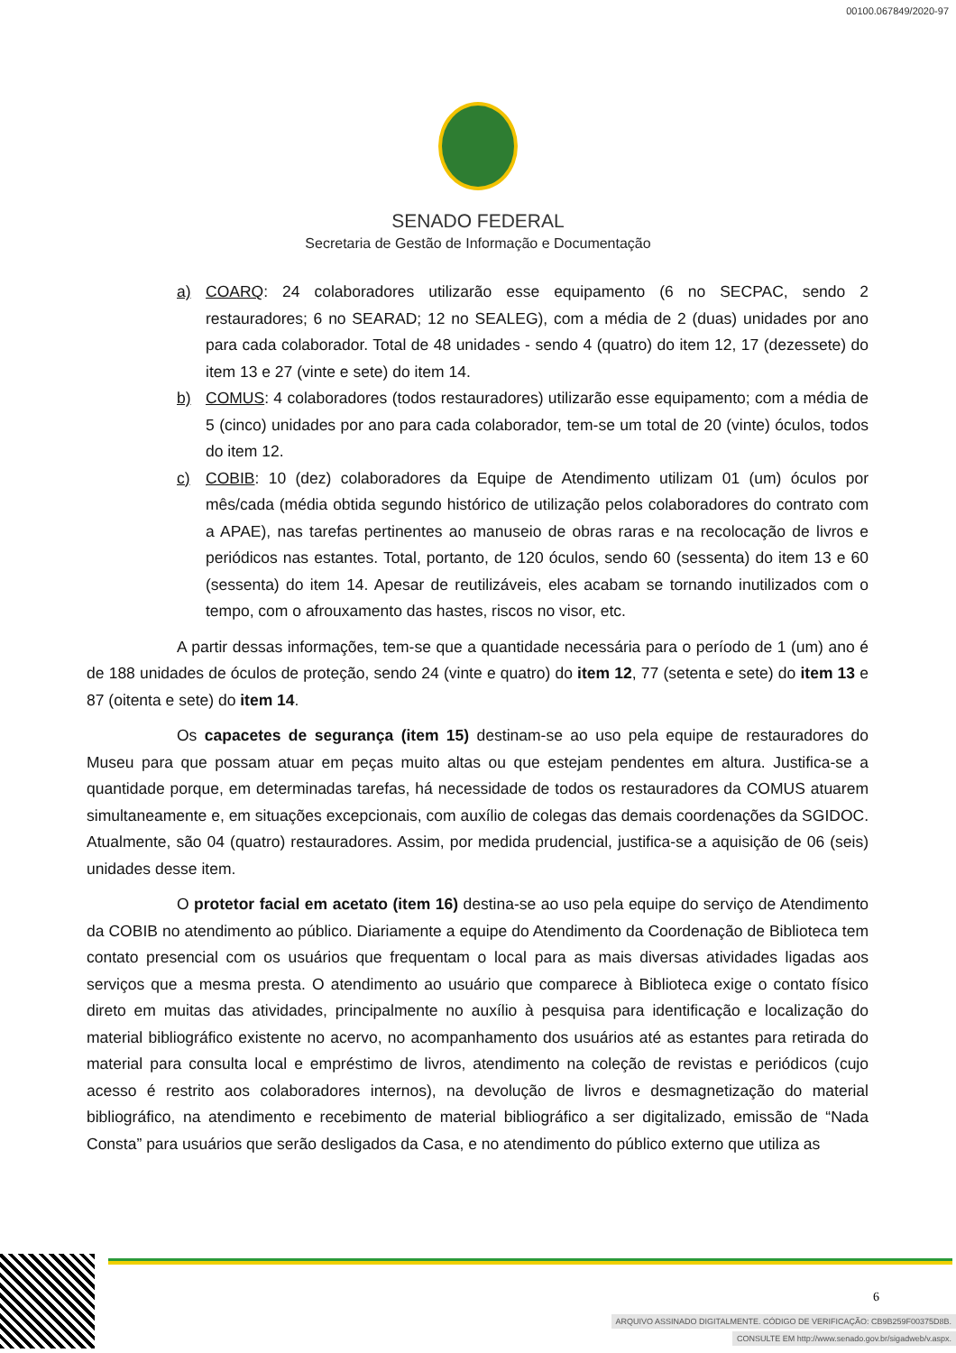00100.067849/2020-97
SENADO FEDERAL
Secretaria de Gestão de Informação e Documentação
a) COARQ: 24 colaboradores utilizarão esse equipamento (6 no SECPAC, sendo 2 restauradores; 6 no SEARAD; 12 no SEALEG), com a média de 2 (duas) unidades por ano para cada colaborador. Total de 48 unidades - sendo 4 (quatro) do item 12, 17 (dezessete) do item 13 e 27 (vinte e sete) do item 14.
b) COMUS: 4 colaboradores (todos restauradores) utilizarão esse equipamento; com a média de 5 (cinco) unidades por ano para cada colaborador, tem-se um total de 20 (vinte) óculos, todos do item 12.
c) COBIB: 10 (dez) colaboradores da Equipe de Atendimento utilizam 01 (um) óculos por mês/cada (média obtida segundo histórico de utilização pelos colaboradores do contrato com a APAE), nas tarefas pertinentes ao manuseio de obras raras e na recolocação de livros e periódicos nas estantes. Total, portanto, de 120 óculos, sendo 60 (sessenta) do item 13 e 60 (sessenta) do item 14. Apesar de reutilizáveis, eles acabam se tornando inutilizados com o tempo, com o afrouxamento das hastes, riscos no visor, etc.
A partir dessas informações, tem-se que a quantidade necessária para o período de 1 (um) ano é de 188 unidades de óculos de proteção, sendo 24 (vinte e quatro) do item 12, 77 (setenta e sete) do item 13 e 87 (oitenta e sete) do item 14.
Os capacetes de segurança (item 15) destinam-se ao uso pela equipe de restauradores do Museu para que possam atuar em peças muito altas ou que estejam pendentes em altura. Justifica-se a quantidade porque, em determinadas tarefas, há necessidade de todos os restauradores da COMUS atuarem simultaneamente e, em situações excepcionais, com auxílio de colegas das demais coordenações da SGIDOC. Atualmente, são 04 (quatro) restauradores. Assim, por medida prudencial, justifica-se a aquisição de 06 (seis) unidades desse item.
O protetor facial em acetato (item 16) destina-se ao uso pela equipe do serviço de Atendimento da COBIB no atendimento ao público. Diariamente a equipe do Atendimento da Coordenação de Biblioteca tem contato presencial com os usuários que frequentam o local para as mais diversas atividades ligadas aos serviços que a mesma presta. O atendimento ao usuário que comparece à Biblioteca exige o contato físico direto em muitas das atividades, principalmente no auxílio à pesquisa para identificação e localização do material bibliográfico existente no acervo, no acompanhamento dos usuários até as estantes para retirada do material para consulta local e empréstimo de livros, atendimento na coleção de revistas e periódicos (cujo acesso é restrito aos colaboradores internos), na devolução de livros e desmagnetização do material bibliográfico, na atendimento e recebimento de material bibliográfico a ser digitalizado, emissão de “Nada Consta” para usuários que serão desligados da Casa, e no atendimento do público externo que utiliza as
6
ARQUIVO ASSINADO DIGITALMENTE. CÓDIGO DE VERIFICAÇÃO: CB9B259F00375D8B.
CONSULTE EM http://www.senado.gov.br/sigadweb/v.aspx.